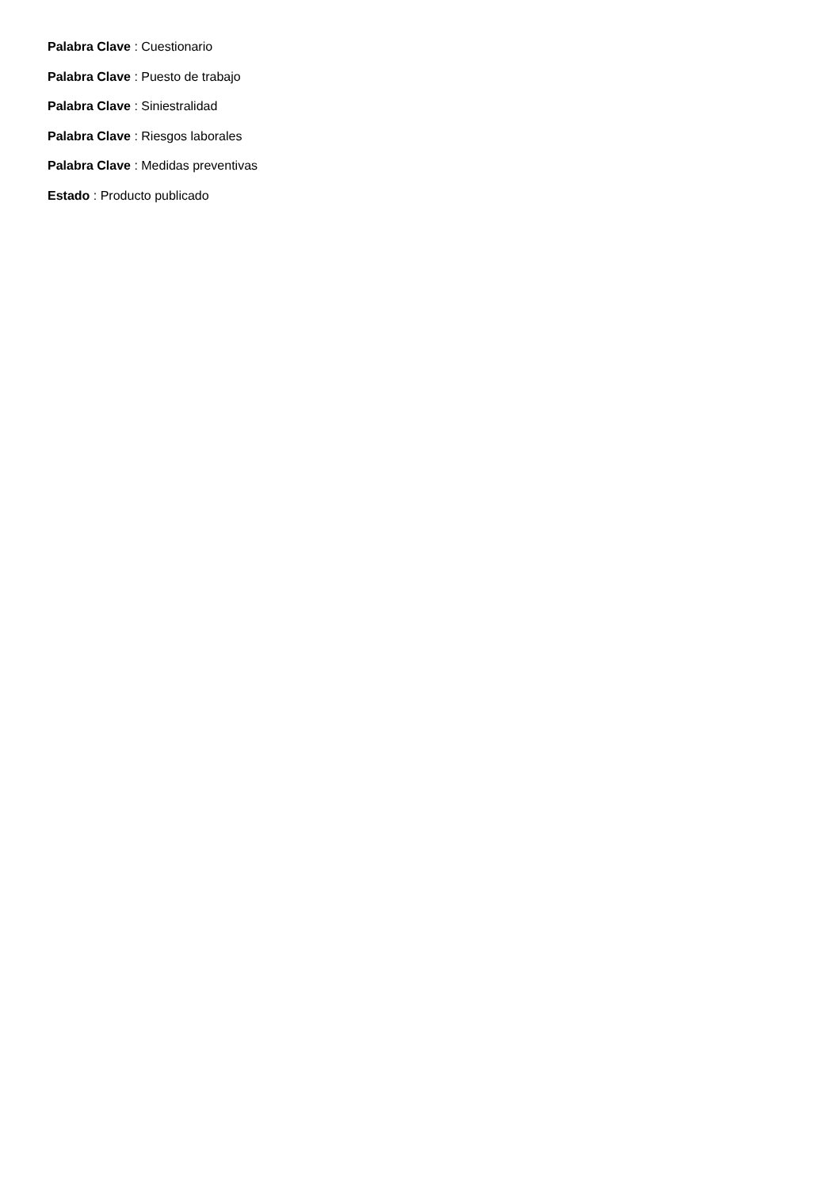Palabra Clave : Cuestionario
Palabra Clave : Puesto de trabajo
Palabra Clave : Siniestralidad
Palabra Clave : Riesgos laborales
Palabra Clave : Medidas preventivas
Estado : Producto publicado